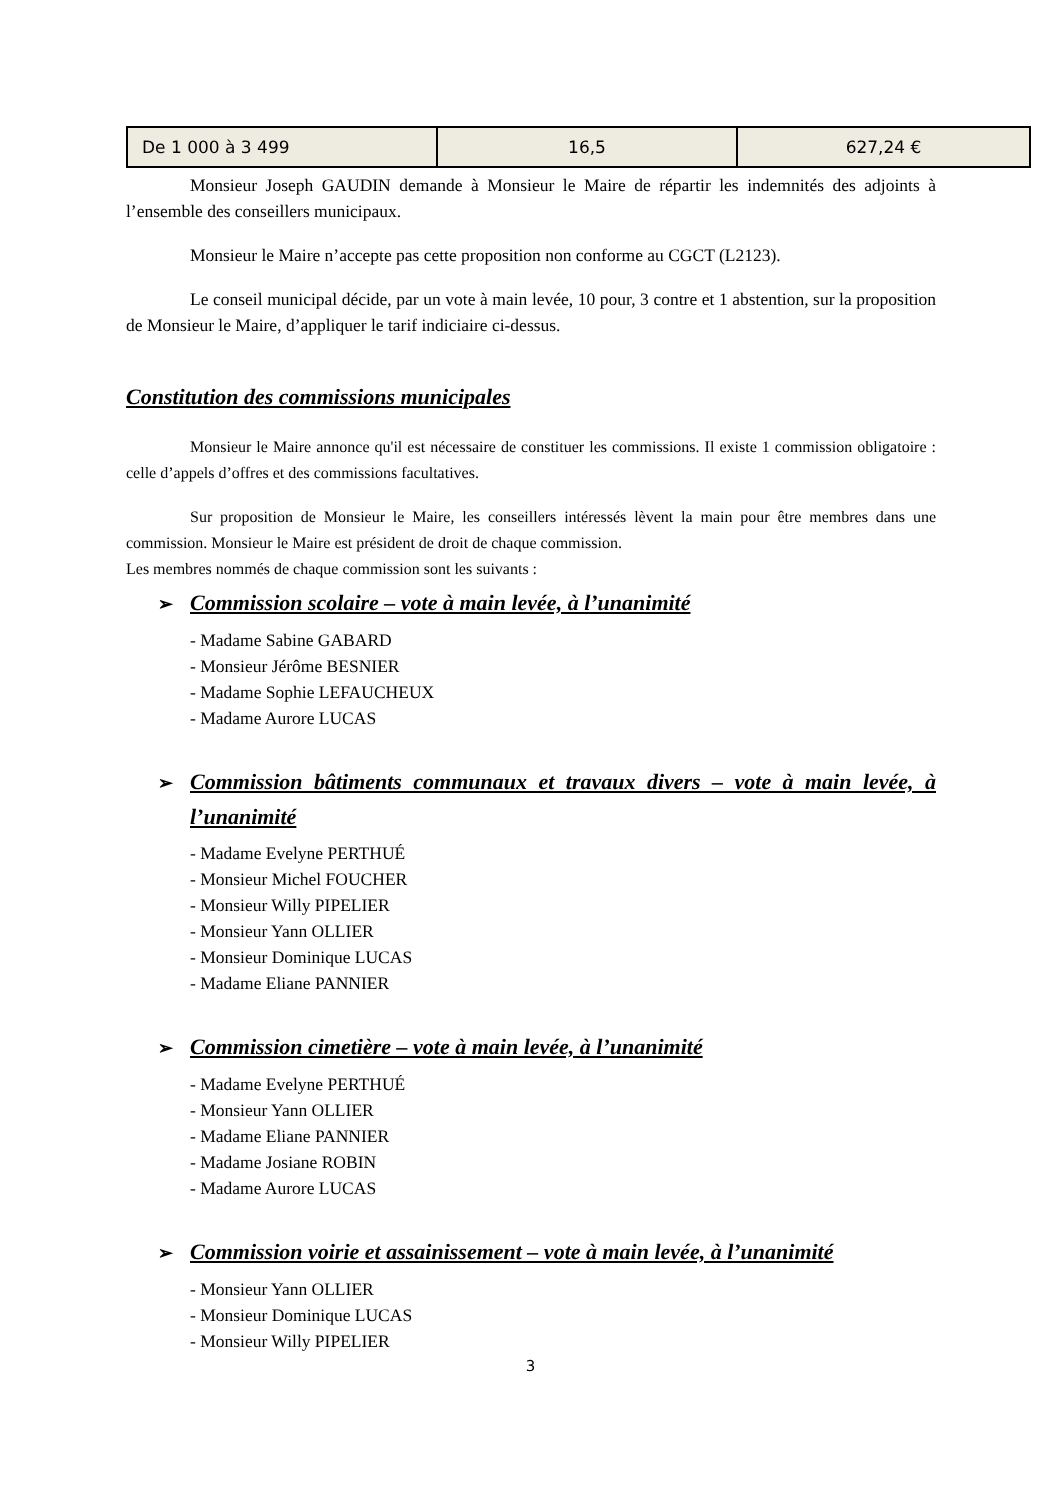| De 1 000 à 3 499 | 16,5 | 627,24 € |
Monsieur Joseph GAUDIN demande à Monsieur le Maire de répartir les indemnités des adjoints à l’ensemble des conseillers municipaux.
Monsieur le Maire n’accepte pas cette proposition non conforme au CGCT (L2123).
Le conseil municipal décide, par un vote à main levée, 10 pour, 3 contre et 1 abstention, sur la proposition de Monsieur le Maire, d’appliquer le tarif indiciaire ci-dessus.
Constitution des commissions municipales
Monsieur le Maire annonce qu'il est nécessaire de constituer les commissions. Il existe 1 commission obligatoire : celle d’appels d’offres et des commissions facultatives.
Sur proposition de Monsieur le Maire, les conseillers intéressés lèvent la main pour être membres dans une commission. Monsieur le Maire est président de droit de chaque commission.
Les membres nommés de chaque commission sont les suivants :
➢ Commission scolaire – vote à main levée, à l’unanimité
- Madame Sabine GABARD
- Monsieur Jérôme BESNIER
- Madame Sophie LEFAUCHEUX
- Madame Aurore LUCAS
➢ Commission bâtiments communaux et travaux divers – vote à main levée, à l’unanimité
- Madame Evelyne PERTHUÉ
- Monsieur Michel FOUCHER
- Monsieur Willy PIPELIER
- Monsieur Yann OLLIER
- Monsieur Dominique LUCAS
- Madame Eliane PANNIER
➢ Commission cimetière – vote à main levée, à l’unanimité
- Madame Evelyne PERTHUÉ
- Monsieur Yann OLLIER
- Madame Eliane PANNIER
- Madame Josiane ROBIN
- Madame Aurore LUCAS
➢ Commission voirie et assainissement – vote à main levée, à l’unanimité
- Monsieur Yann OLLIER
- Monsieur Dominique LUCAS
- Monsieur Willy PIPELIER
3